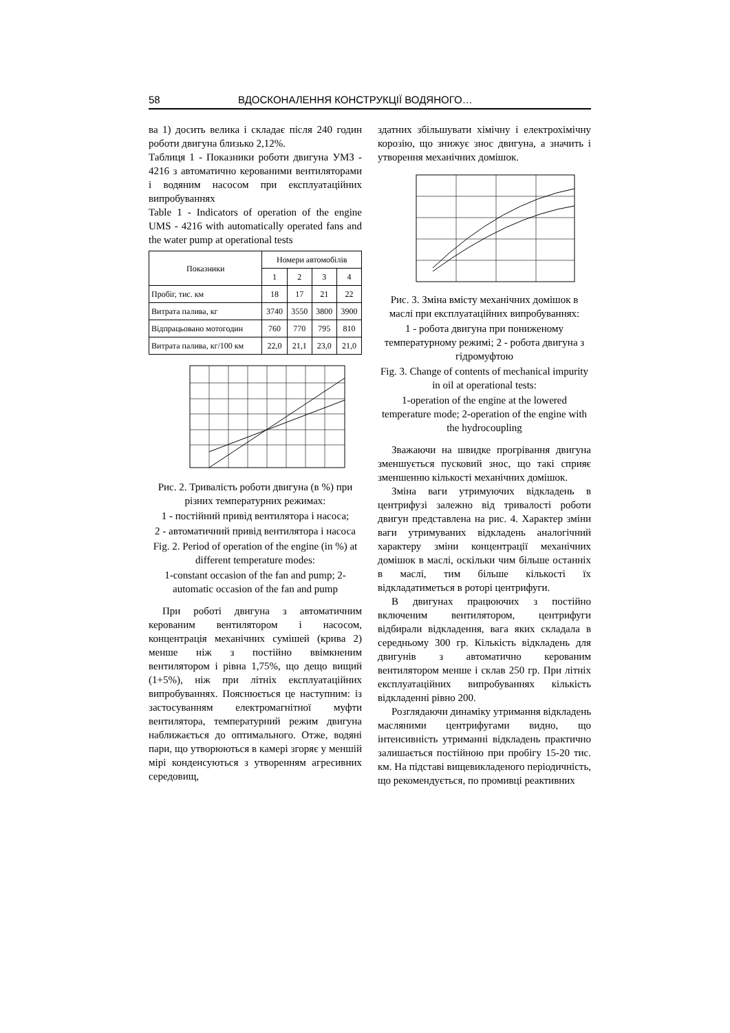58 ВДОСКОНАЛЕННЯ КОНСТРУКЦІЇ ВОДЯНОГО…
ва 1) досить велика і складає після 240 годин роботи двигуна близько 2,12%.
Таблиця 1 - Показники роботи двигуна УМЗ - 4216 з автоматично керованими вентиляторами і водяним насосом при експлуатаційних випробуваннях
Table 1 - Indicators of operation of the engine UMS - 4216 with automatically operated fans and the water pump at operational tests
| Показники | Номери автомобілів | | | |
| --- | --- | --- | --- | --- |
| | 1 | 2 | 3 | 4 |
| Пробіг, тис. км | 18 | 17 | 21 | 22 |
| Витрата палива, кг | 3740 | 3550 | 3800 | 3900 |
| Відпрацьовано мотогодин | 760 | 770 | 795 | 810 |
| Витрата палива, кг/100 км | 22,0 | 21,1 | 23,0 | 21,0 |
Рис. 2. Тривалість роботи двигуна (в %) при різних температурних режимах:
1 - постійний привід вентилятора і насоса;
2 - автоматичний привід вентилятора і насоса
Fig. 2. Period of operation of the engine (in %) at different temperature modes:
1-constant occasion of the fan and pump; 2-automatic occasion of the fan and pump
При роботі двигуна з автоматичним керованим вентилятором і насосом, концентрація механічних сумішей (крива 2) менше ніж з постійно ввімкненим вентилятором і рівна 1,75%, що дещо вищий (1+5%), ніж при літніх експлуатаційних випробуваннях. Пояснюється це наступним: із застосуванням електромагнітної муфти вентилятора, температурний режим двигуна наближається до оптимального. Отже, водяні пари, що утворюються в камері згоряє у меншій мірі конденсуються з утворенням агресивних середовищ,
здатних збільшувати хімічну і електрохімічну корозію, що знижує знос двигуна, а значить і утворення механічних домішок.
Рис. 3. Зміна вмісту механічних домішок в маслі при експлуатаційних випробуваннях:
1 - робота двигуна при пониженому температурному режимі; 2 - робота двигуна з гідромуфтою
Fig. 3. Change of contents of mechanical impurity in oil at operational tests:
1-operation of the engine at the lowered temperature mode; 2-operation of the engine with the hydrocoupling
Зважаючи на швидке прогрівання двигуна зменшується пусковий знос, що такі сприяє зменшенню кількості механічних домішок.
Зміна ваги утримуючих відкладень в центрифузі залежно від тривалості роботи двигун представлена на рис. 4. Характер зміни ваги утримуваних відкладень аналогічний характеру зміни концентрації механічних домішок в маслі, оскільки чим більше останніх в маслі, тим більше кількості їх відкладатиметься в роторі центрифуги.
В двигунах працюючих з постійно включеним вентилятором, центрифуги відбирали відкладення, вага яких складала в середньому 300 гр. Кількість відкладень для двигунів з автоматично керованим вентилятором менше і склав 250 гр. При літніх експлуатаційних випробуваннях кількість відкладенні рівно 200.
Розглядаючи динаміку утримання відкладень масляними центрифугами видно, що інтенсивність утриманні відкладень практично залишається постійною при пробігу 15-20 тис. км. На підставі вищевикладеного періодичність, що рекомендується, по промивці реактивних